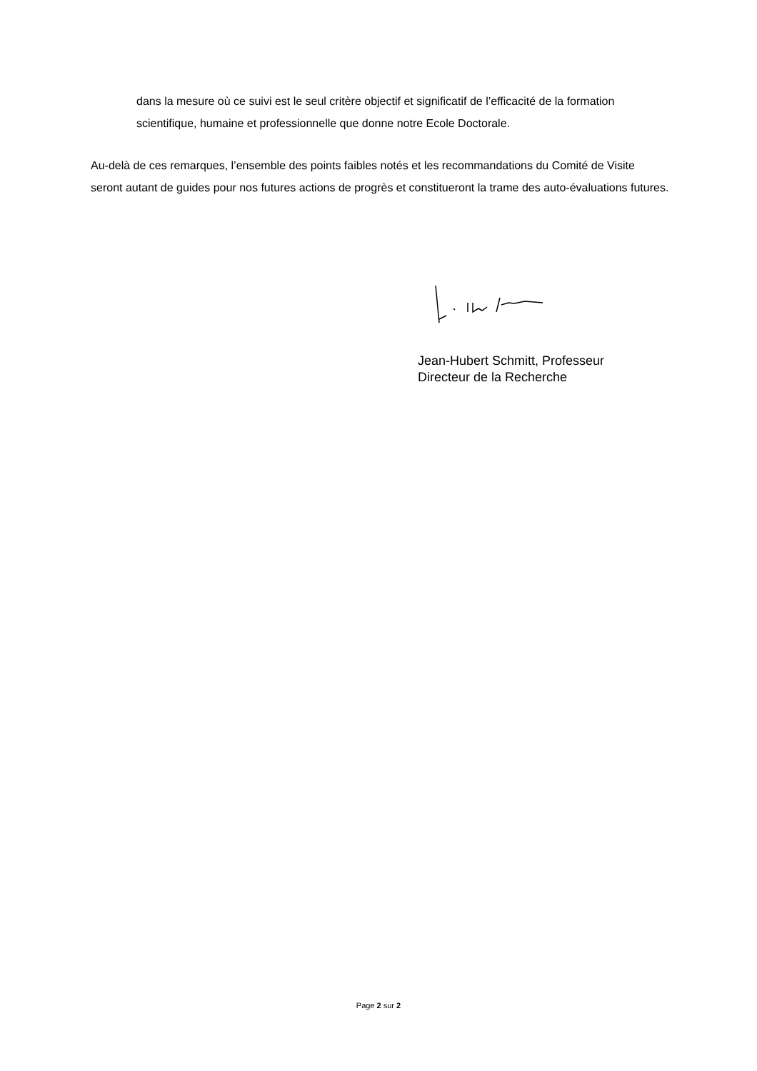dans la mesure où ce suivi est le seul critère objectif et significatif de l’efficacité de la formation scientifique, humaine et professionnelle que donne notre Ecole Doctorale.
Au-delà de ces remarques, l’ensemble des points faibles notés et les recommandations du Comité de Visite seront autant de guides pour nos futures actions de progrès et constitueront la trame des auto-évaluations futures.
Jean-Hubert Schmitt, Professeur
Directeur de la Recherche
Page 2 sur 2